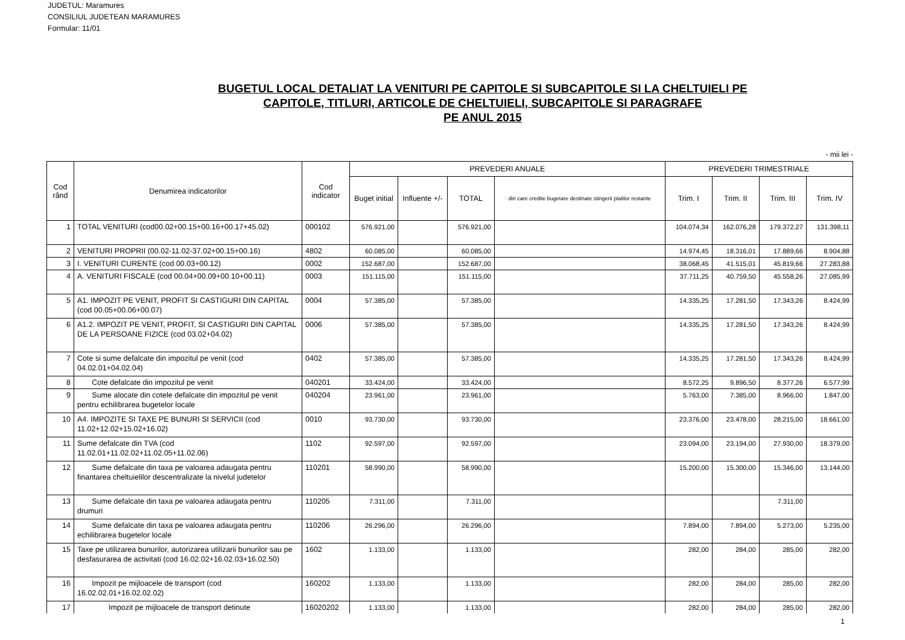JUDETUL: Maramures
CONSILIUL JUDETEAN MARAMURES
Formular: 11/01
BUGETUL LOCAL DETALIAT LA VENITURI PE CAPITOLE SI SUBCAPITOLE SI LA CHELTUIELI PE
CAPITOLE, TITLURI, ARTICOLE DE CHELTUIELI, SUBCAPITOLE SI PARAGRAFE
PE ANUL 2015
- mii lei -
| Cod rând | Denumirea indicatorilor | Cod indicator | PREVEDERI ANUALE | | | | PREVEDERI TRIMESTRIALE | | | |
| --- | --- | --- | --- | --- | --- | --- | --- | --- | --- | --- |
| | | | Buget initial | Influente +/- | TOTAL | din care credite bugetare destinate stingerii platilor restante | Trim. I | Trim. II | Trim. III | Trim. IV |
| 1 | TOTAL VENITURI (cod00.02+00.15+00.16+00.17+45.02) | 000102 | 576.921,00 | | 576.921,00 | | 104.074,34 | 162.076,28 | 179.372,27 | 131.398,11 |
| 2 | VENITURI PROPRII (00.02-11.02-37.02+00.15+00.16) | 4802 | 60.085,00 | | 60.085,00 | | 14.974,45 | 18.316,01 | 17.889,66 | 8.904,88 |
| 3 | I. VENITURI CURENTE (cod 00.03+00.12) | 0002 | 152.687,00 | | 152.687,00 | | 38.068,45 | 41.515,01 | 45.819,66 | 27.283,88 |
| 4 | A. VENITURI FISCALE (cod 00.04+00.09+00.10+00.11) | 0003 | 151.115,00 | | 151.115,00 | | 37.711,25 | 40.759,50 | 45.558,26 | 27.085,99 |
| 5 | A1. IMPOZIT PE VENIT, PROFIT SI CASTIGURI DIN CAPITAL (cod 00.05+00.06+00.07) | 0004 | 57.385,00 | | 57.385,00 | | 14.335,25 | 17.281,50 | 17.343,26 | 8.424,99 |
| 6 | A1.2. IMPOZIT PE VENIT, PROFIT, SI CASTIGURI DIN CAPITAL DE LA PERSOANE FIZICE (cod 03.02+04.02) | 0006 | 57.385,00 | | 57.385,00 | | 14.335,25 | 17.281,50 | 17.343,26 | 8.424,99 |
| 7 | Cote si sume defalcate din impozitul pe venit (cod 04.02.01+04.02.04) | 0402 | 57.385,00 | | 57.385,00 | | 14.335,25 | 17.281,50 | 17.343,26 | 8.424,99 |
| 8 | Cote defalcate din impozitul pe venit | 040201 | 33.424,00 | | 33.424,00 | | 8.572,25 | 9.896,50 | 8.377,26 | 6.577,99 |
| 9 | Sume alocate din cotele defalcate din impozitul pe venit pentru echilibrarea bugetelor locale | 040204 | 23.961,00 | | 23.961,00 | | 5.763,00 | 7.385,00 | 8.966,00 | 1.847,00 |
| 10 | A4. IMPOZITE SI TAXE PE BUNURI SI SERVICII (cod 11.02+12.02+15.02+16.02) | 0010 | 93.730,00 | | 93.730,00 | | 23.376,00 | 23.478,00 | 28.215,00 | 18.661,00 |
| 11 | Sume defalcate din TVA (cod 11.02.01+11.02.02+11.02.05+11.02.06) | 1102 | 92.597,00 | | 92.597,00 | | 23.094,00 | 23.194,00 | 27.930,00 | 18.379,00 |
| 12 | Sume defalcate din taxa pe valoarea adaugata pentru finantarea cheltuielilor descentralizate la nivelul judetelor | 110201 | 58.990,00 | | 58.990,00 | | 15.200,00 | 15.300,00 | 15.346,00 | 13.144,00 |
| 13 | Sume defalcate din taxa pe valoarea adaugata pentru drumuri | 110205 | 7.311,00 | | 7.311,00 | | | | 7.311,00 | |
| 14 | Sume defalcate din taxa pe valoarea adaugata pentru echilibrarea bugetelor locale | 110206 | 26.296,00 | | 26.296,00 | | 7.894,00 | 7.894,00 | 5.273,00 | 5.235,00 |
| 15 | Taxe pe utilizarea bunurilor, autorizarea utilizarii bunurilor sau pe desfasurarea de activitati (cod 16.02.02+16.02.03+16.02.50) | 1602 | 1.133,00 | | 1.133,00 | | 282,00 | 284,00 | 285,00 | 282,00 |
| 16 | Impozit pe mijloacele de transport (cod 16.02.02.01+16.02.02.02) | 160202 | 1.133,00 | | 1.133,00 | | 282,00 | 284,00 | 285,00 | 282,00 |
| 17 | Impozit pe mijloacele de transport detinute | 16020202 | 1.133,00 | | 1.133,00 | | 282,00 | 284,00 | 285,00 | 282,00 |
1